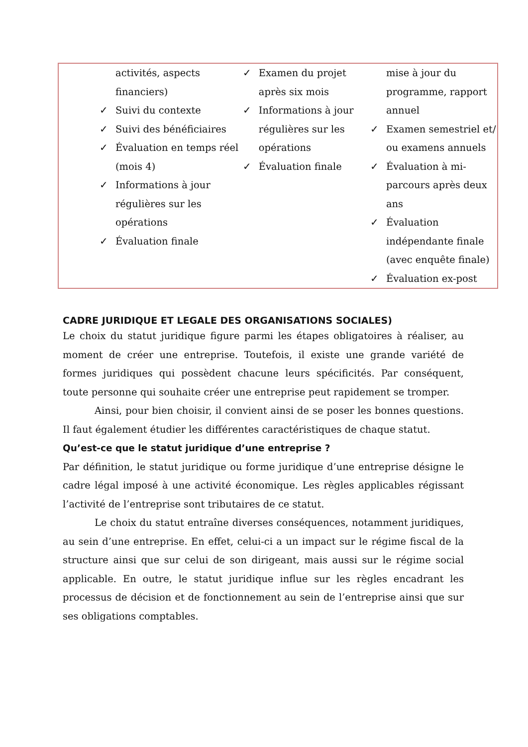| activités, aspects financiers) ✓ Suivi du contexte ✓ Suivi des bénéficiaires ✓ Évaluation en temps réel (mois 4) ✓ Informations à jour régulières sur les opérations ✓ Évaluation finale | ✓ Examen du projet après six mois ✓ Informations à jour régulières sur les opérations ✓ Évaluation finale | mise à jour du programme, rapport annuel ✓ Examen semestriel et/ ou examens annuels ✓ Évaluation à mi-parcours après deux ans ✓ Évaluation indépendante finale (avec enquête finale) ✓ Évaluation ex-post |
CADRE JURIDIQUE ET LEGALE DES ORGANISATIONS SOCIALES)
Le choix du statut juridique figure parmi les étapes obligatoires à réaliser, au moment de créer une entreprise. Toutefois, il existe une grande variété de formes juridiques qui possèdent chacune leurs spécificités. Par conséquent, toute personne qui souhaite créer une entreprise peut rapidement se tromper.
Ainsi, pour bien choisir, il convient ainsi de se poser les bonnes questions. Il faut également étudier les différentes caractéristiques de chaque statut.
Qu’est-ce que le statut juridique d’une entreprise ?
Par définition, le statut juridique ou forme juridique d’une entreprise désigne le cadre légal imposé à une activité économique. Les règles applicables régissant l’activité de l’entreprise sont tributaires de ce statut.
Le choix du statut entraîne diverses conséquences, notamment juridiques, au sein d’une entreprise. En effet, celui-ci a un impact sur le régime fiscal de la structure ainsi que sur celui de son dirigeant, mais aussi sur le régime social applicable. En outre, le statut juridique influe sur les règles encadrant les processus de décision et de fonctionnement au sein de l’entreprise ainsi que sur ses obligations comptables.